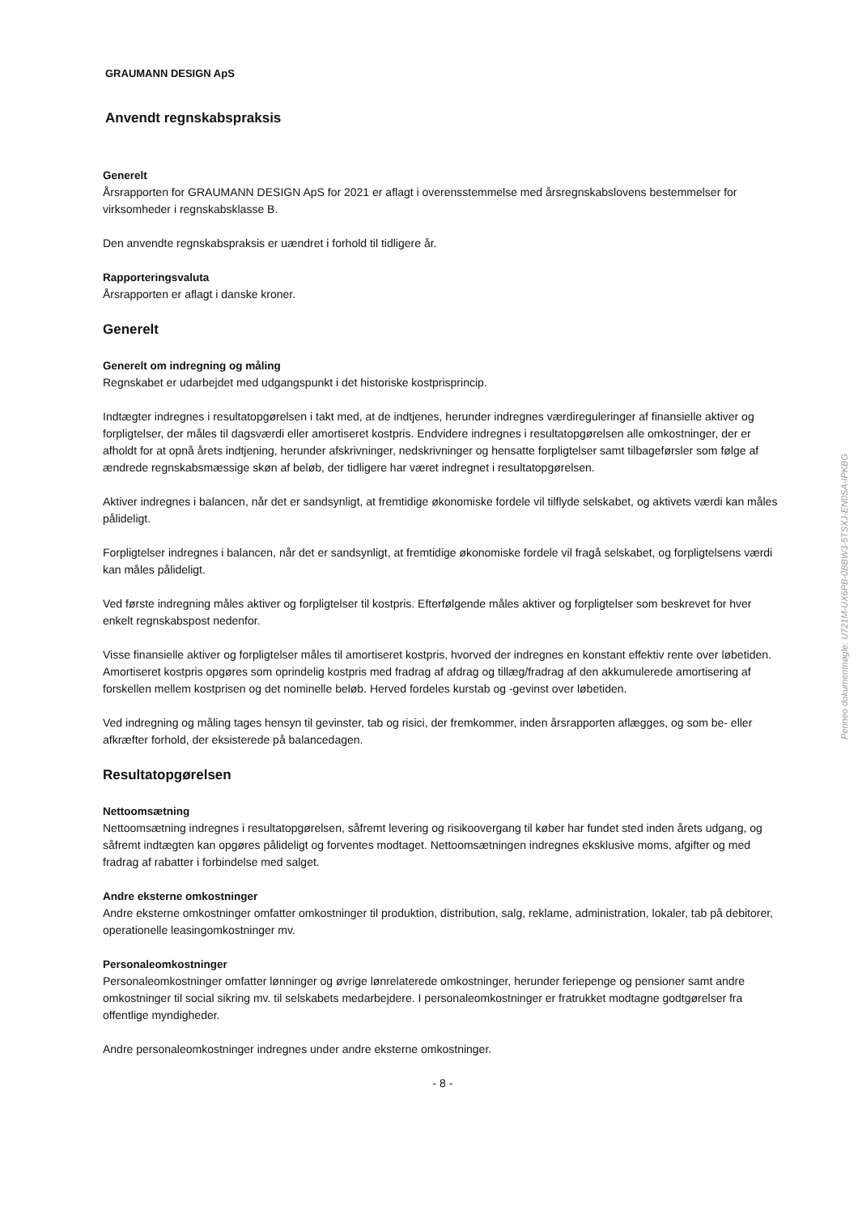GRAUMANN DESIGN ApS
Anvendt regnskabspraksis
Generelt
Årsrapporten for GRAUMANN DESIGN ApS for 2021 er aflagt i overensstemmelse med årsregnskabslovens bestemmelser for virksomheder i regnskabsklasse B.
Den anvendte regnskabspraksis er uændret i forhold til tidligere år.
Rapporteringsvaluta
Årsrapporten er aflagt i danske kroner.
Generelt
Generelt om indregning og måling
Regnskabet er udarbejdet med udgangspunkt i det historiske kostprisprincip.
Indtægter indregnes i resultatopgørelsen i takt med, at de indtjenes, herunder indregnes værdireguleringer af finansielle aktiver og forpligtelser, der måles til dagsværdi eller amortiseret kostpris. Endvidere indregnes i resultatopgørelsen alle omkostninger, der er afholdt for at opnå årets indtjening, herunder afskrivninger, nedskrivninger og hensatte forpligtelser samt tilbageførsler som følge af ændrede regnskabsmæssige skøn af beløb, der tidligere har været indregnet i resultatopgørelsen.
Aktiver indregnes i balancen, når det er sandsynligt, at fremtidige økonomiske fordele vil tilflyde selskabet, og aktivets værdi kan måles pålideligt.
Forpligtelser indregnes i balancen, når det er sandsynligt, at fremtidige økonomiske fordele vil fragå selskabet, og forpligtelsens værdi kan måles pålideligt.
Ved første indregning måles aktiver og forpligtelser til kostpris. Efterfølgende måles aktiver og forpligtelser som beskrevet for hver enkelt regnskabspost nedenfor.
Visse finansielle aktiver og forpligtelser måles til amortiseret kostpris, hvorved der indregnes en konstant effektiv rente over løbetiden. Amortiseret kostpris opgøres som oprindelig kostpris med fradrag af afdrag og tillæg/fradrag af den akkumulerede amortisering af forskellen mellem kostprisen og det nominelle beløb. Herved fordeles kurstab og -gevinst over løbetiden.
Ved indregning og måling tages hensyn til gevinster, tab og risici, der fremkommer, inden årsrapporten aflægges, og som be- eller afkræfter forhold, der eksisterede på balancedagen.
Resultatopgørelsen
Nettoomsætning
Nettoomsætning indregnes i resultatopgørelsen, såfremt levering og risikoovergang til køber har fundet sted inden årets udgang, og såfremt indtægten kan opgøres pålideligt og forventes modtaget. Nettoomsætningen indregnes eksklusive moms, afgifter og med fradrag af rabatter i forbindelse med salget.
Andre eksterne omkostninger
Andre eksterne omkostninger omfatter omkostninger til produktion, distribution, salg, reklame, administration, lokaler, tab på debitorer, operationelle leasingomkostninger mv.
Personaleomkostninger
Personaleomkostninger omfatter lønninger og øvrige lønrelaterede omkostninger, herunder feriepenge og pensioner samt andre omkostninger til social sikring mv. til selskabets medarbejdere. I personaleomkostninger er fratrukket modtagne godtgørelser fra offentlige myndigheder.
Andre personaleomkostninger indregnes under andre eksterne omkostninger.
- 8 -
Penneo dokumentnøgle: U721M-UX6PB-0BBW3-5TSXJ-EN0SA-IPKBG